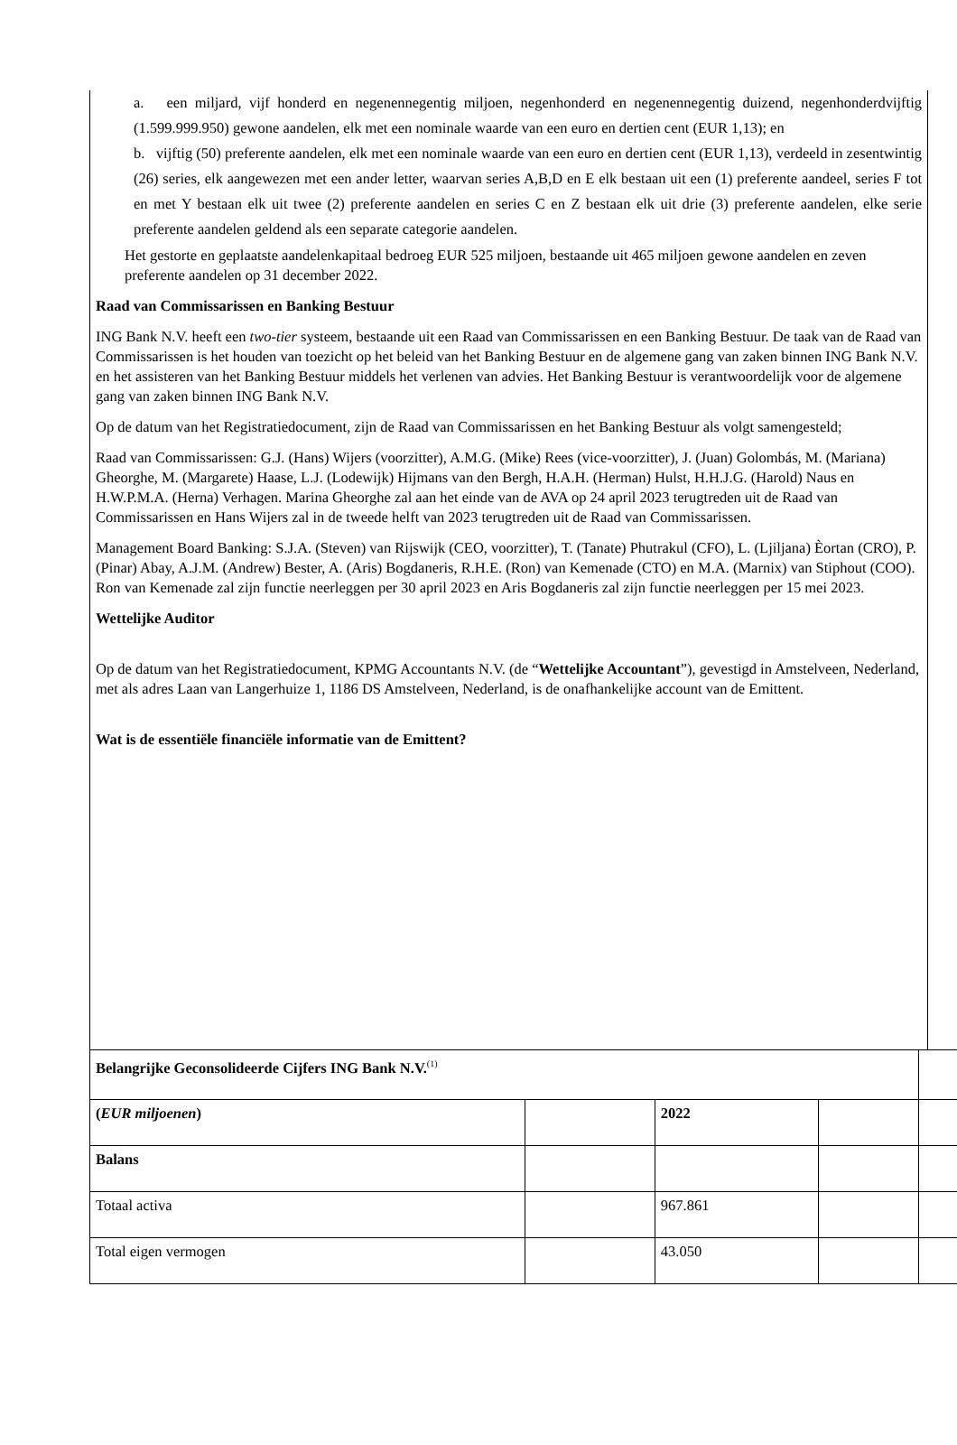a. een miljard, vijf honderd en negenennegentig miljoen, negenhonderd en negenennegentig duizend, negenhonderdvijftig (1.599.999.950) gewone aandelen, elk met een nominale waarde van een euro en dertien cent (EUR 1,13); en
b. vijftig (50) preferente aandelen, elk met een nominale waarde van een euro en dertien cent (EUR 1,13), verdeeld in zesentwintig (26) series, elk aangewezen met een ander letter, waarvan series A,B,D en E elk bestaan uit een (1) preferente aandeel, series F tot en met Y bestaan elk uit twee (2) preferente aandelen en series C en Z bestaan elk uit drie (3) preferente aandelen, elke serie preferente aandelen geldend als een separate categorie aandelen.
Het gestorte en geplaatste aandelenkapitaal bedroeg EUR 525 miljoen, bestaande uit 465 miljoen gewone aandelen en zeven preferente aandelen op 31 december 2022.
Raad van Commissarissen en Banking Bestuur
ING Bank N.V. heeft een two-tier systeem, bestaande uit een Raad van Commissarissen en een Banking Bestuur. De taak van de Raad van Commissarissen is het houden van toezicht op het beleid van het Banking Bestuur en de algemene gang van zaken binnen ING Bank N.V. en het assisteren van het Banking Bestuur middels het verlenen van advies. Het Banking Bestuur is verantwoordelijk voor de algemene gang van zaken binnen ING Bank N.V.
Op de datum van het Registratiedocument, zijn de Raad van Commissarissen en het Banking Bestuur als volgt samengesteld;
Raad van Commissarissen: G.J. (Hans) Wijers (voorzitter), A.M.G. (Mike) Rees (vice-voorzitter), J. (Juan) Golombás, M. (Mariana) Gheorghe, M. (Margarete) Haase, L.J. (Lodewijk) Hijmans van den Bergh, H.A.H. (Herman) Hulst, H.H.J.G. (Harold) Naus en H.W.P.M.A. (Herna) Verhagen. Marina Gheorghe zal aan het einde van de AVA op 24 april 2023 terugtreden uit de Raad van Commissarissen en Hans Wijers zal in de tweede helft van 2023 terugtreden uit de Raad van Commissarissen.
Management Board Banking: S.J.A. (Steven) van Rijswijk (CEO, voorzitter), T. (Tanate) Phutrakul (CFO), L. (Ljiljana) Èortan (CRO), P. (Pinar) Abay, A.J.M. (Andrew) Bester, A. (Aris) Bogdaneris, R.H.E. (Ron) van Kemenade (CTO) en M.A. (Marnix) van Stiphout (COO). Ron van Kemenade zal zijn functie neerleggen per 30 april 2023 en Aris Bogdaneris zal zijn functie neerleggen per 15 mei 2023.
Wettelijke Auditor
Op de datum van het Registratiedocument, KPMG Accountants N.V. (de “Wettelijke Accountant”), gevestigd in Amstelveen, Nederland, met als adres Laan van Langerhuize 1, 1186 DS Amstelveen, Nederland, is de onafhankelijke account van de Emittent.
Wat is de essentiële financiële informatie van de Emittent?
| Belangrijke Geconsolideerde Cijfers ING Bank N.V.<sup>(1)</sup> | | | | |
| ( EUR miljoenen ) | | 2022 | | |
| Balans | | | | |
| Totaal activa | | 967.861 | | |
| Total eigen vermogen | | 43.050 | | |